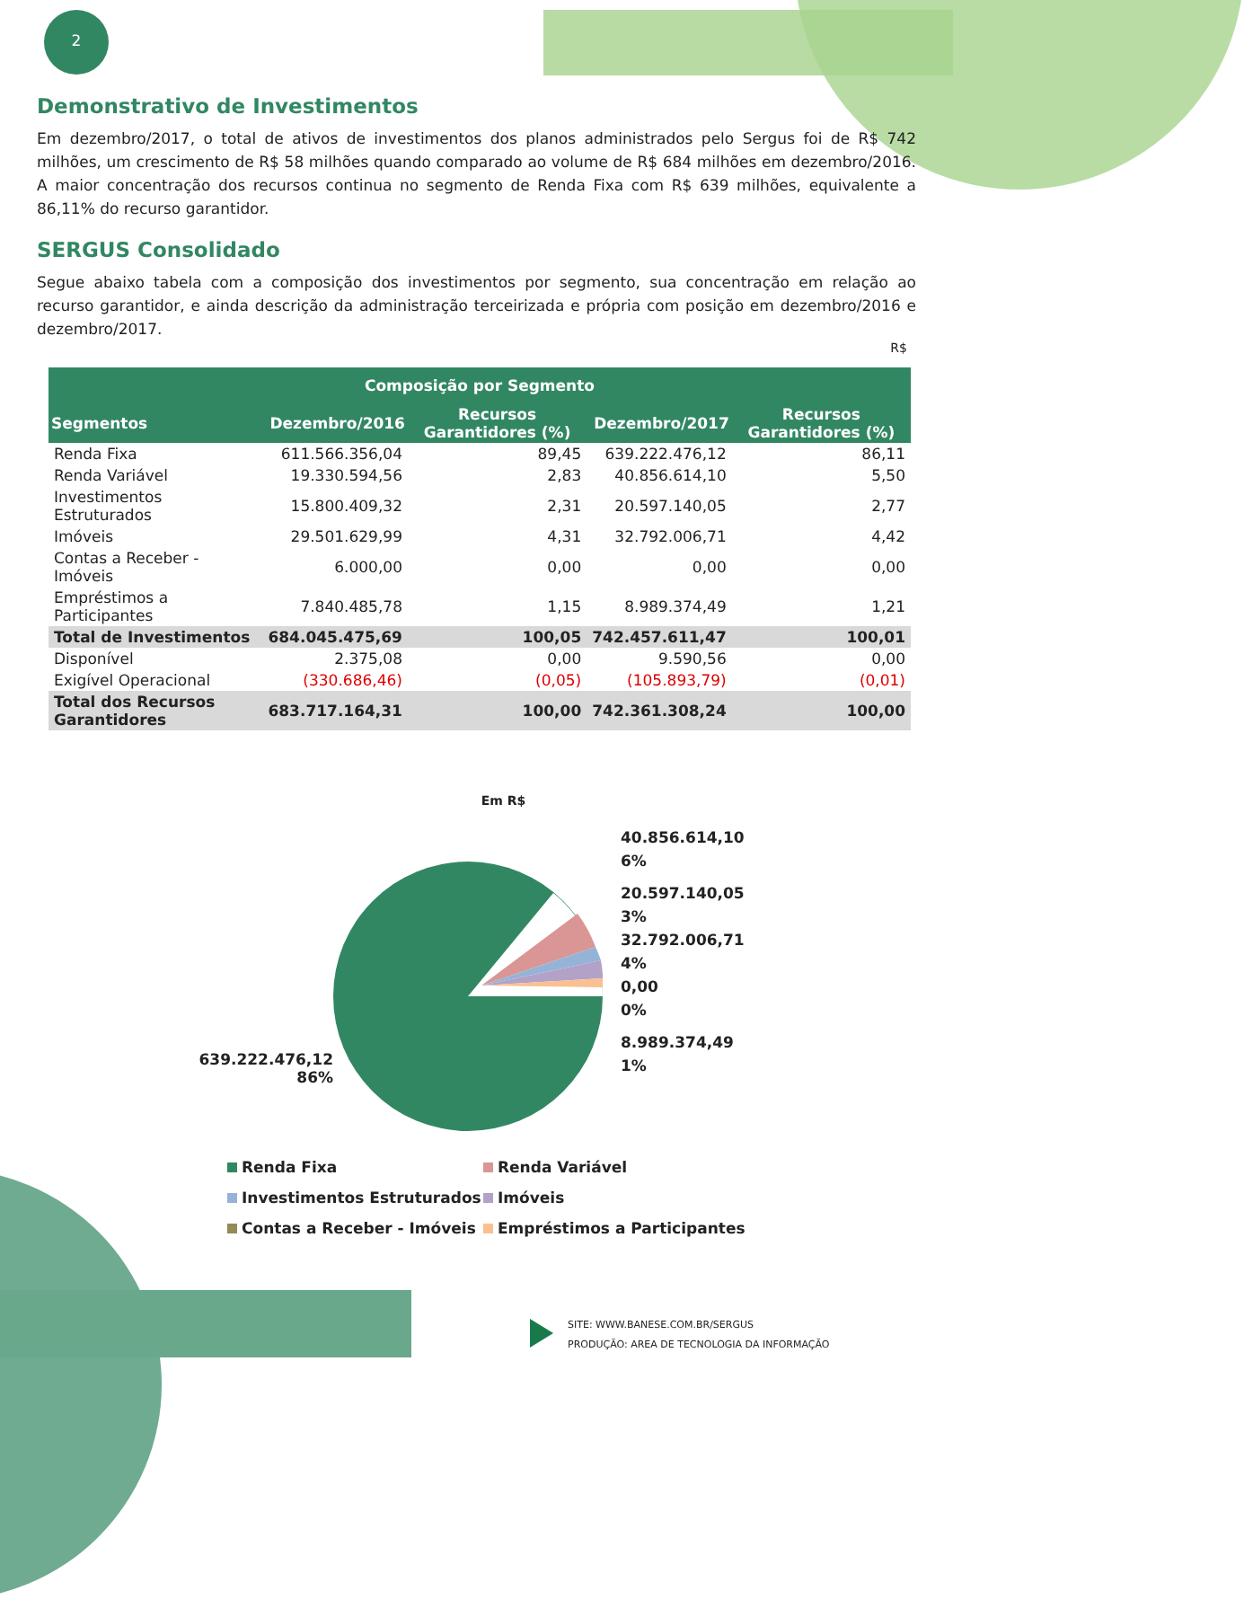2
Demonstrativo de Investimentos
Em dezembro/2017, o total de ativos de investimentos dos planos administrados pelo Sergus foi de R$ 742 milhões, um crescimento de R$ 58 milhões quando comparado ao volume de R$ 684 milhões em dezembro/2016. A maior concentração dos recursos continua no segmento de Renda Fixa com R$ 639 milhões, equivalente a 86,11% do recurso garantidor.
SERGUS Consolidado
Segue abaixo tabela com a composição dos investimentos por segmento, sua concentração em relação ao recurso garantidor, e ainda descrição da administração terceirizada e própria com posição em dezembro/2016 e dezembro/2017.
R$
| Composição por Segmento | | | | |
| --- | --- | --- | --- | --- |
| Segmentos | Dezembro/2016 | Recursos Garantidores (%) | Dezembro/2017 | Recursos Garantidores (%) |
| Renda Fixa | 611.566.356,04 | 89,45 | 639.222.476,12 | 86,11 |
| Renda Variável | 19.330.594,56 | 2,83 | 40.856.614,10 | 5,50 |
| Investimentos Estruturados | 15.800.409,32 | 2,31 | 20.597.140,05 | 2,77 |
| Imóveis | 29.501.629,99 | 4,31 | 32.792.006,71 | 4,42 |
| Contas a Receber - Imóveis | 6.000,00 | 0,00 | 0,00 | 0,00 |
| Empréstimos a Participantes | 7.840.485,78 | 1,15 | 8.989.374,49 | 1,21 |
| Total de Investimentos | 684.045.475,69 | 100,05 | 742.457.611,47 | 100,01 |
| Disponível | 2.375,08 | 0,00 | 9.590,56 | 0,00 |
| Exigível Operacional | (330.686,46) | (0,05) | (105.893,79) | (0,01) |
| Total dos Recursos Garantidores | 683.717.164,31 | 100,00 | 742.361.308,24 | 100,00 |
Em R$
639.222.476,12
86%
40.856.614,10
6%
20.597.140,05
3%
32.792.006,71
4%
0,00
0%
8.989.374,49
1%
Renda Fixa
Renda Variável
Investimentos Estruturados
Imóveis
Contas a Receber - Imóveis
Empréstimos a Participantes
SITE: WWW.BANESE.COM.BR/SERGUS
PRODUÇÃO: AREA DE TECNOLOGIA DA INFORMAÇÃO